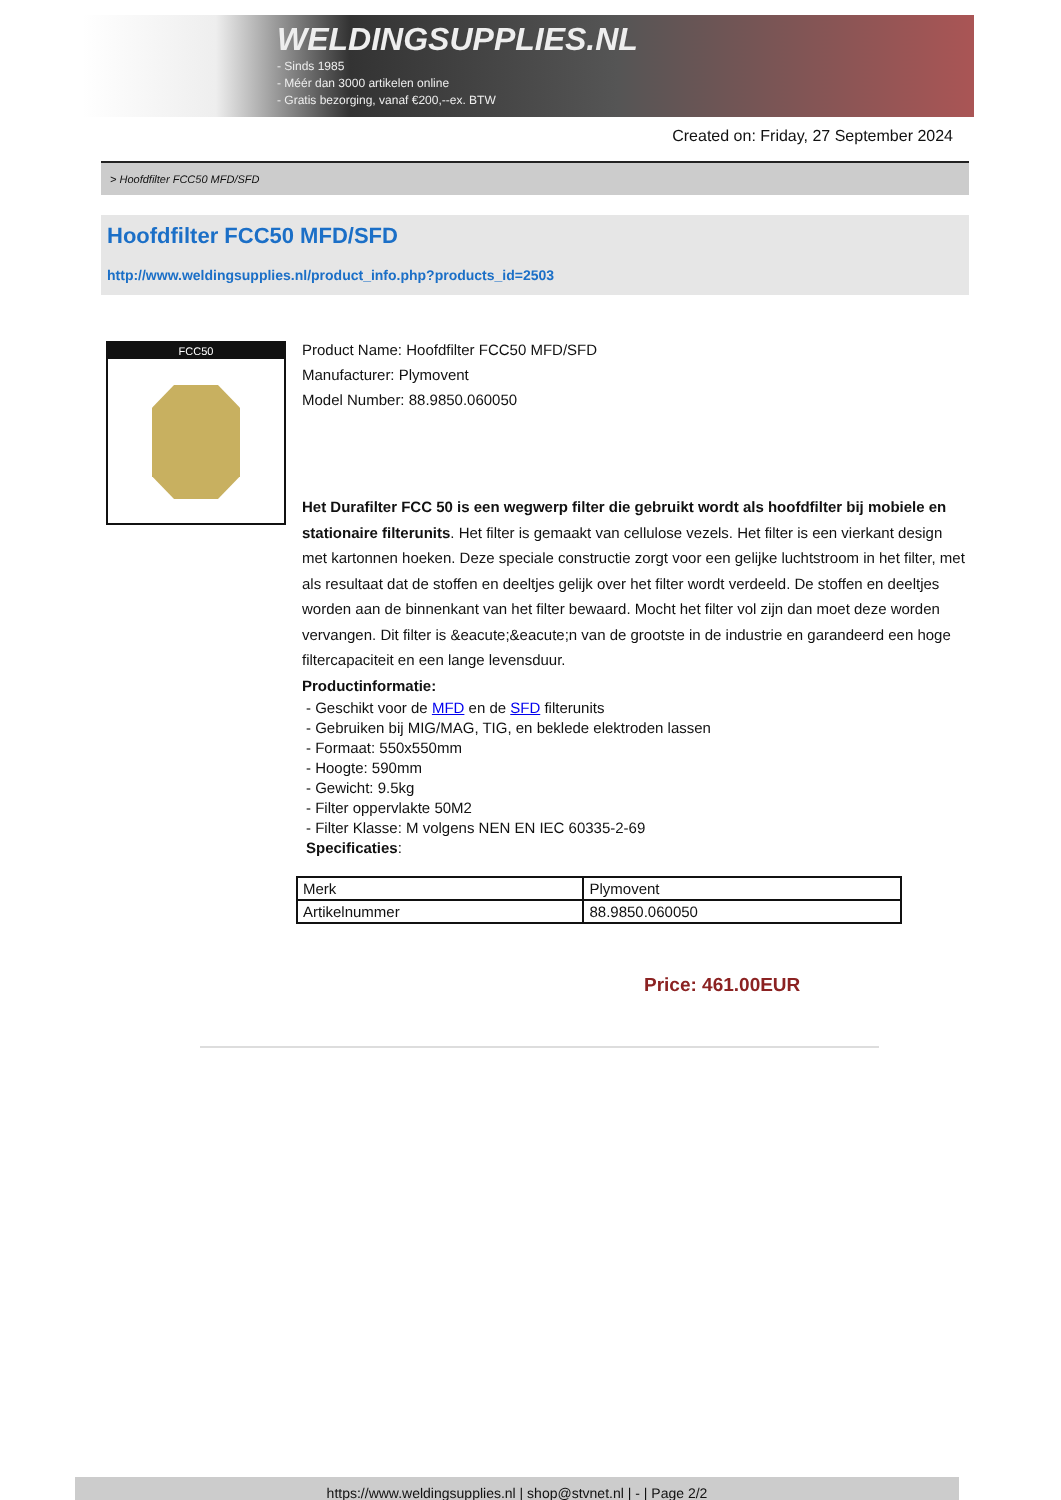WELDINGSUPPLIES.NL
- Sinds 1985
- Méér dan 3000 artikelen online
- Gratis bezorging, vanaf €200,--ex. BTW
Created on: Friday, 27 September 2024
> Hoofdfilter FCC50 MFD/SFD
Hoofdfilter FCC50 MFD/SFD
http://www.weldingsupplies.nl/product_info.php?products_id=2503
FCC50
Product Name: Hoofdfilter FCC50 MFD/SFD
Manufacturer: Plymovent
Model Number: 88.9850.060050
Het Durafilter FCC 50 is een wegwerp filter die gebruikt wordt als hoofdfilter bij mobiele en stationaire filterunits. Het filter is gemaakt van cellulose vezels. Het filter is een vierkant design met kartonnen hoeken. Deze speciale constructie zorgt voor een gelijke luchtstroom in het filter, met als resultaat dat de stoffen en deeltjes gelijk over het filter wordt verdeeld. De stoffen en deeltjes worden aan de binnenkant van het filter bewaard. Mocht het filter vol zijn dan moet deze worden vervangen. Dit filter is &eacute;&eacute;n van de grootste in de industrie en garandeerd een hoge filtercapaciteit en een lange levensduur.
Productinformatie:
- Geschikt voor de MFD en de SFD filterunits
- Gebruiken bij MIG/MAG, TIG, en beklede elektroden lassen
- Formaat: 550x550mm
- Hoogte: 590mm
- Gewicht: 9.5kg
- Filter oppervlakte 50M2
- Filter Klasse: M volgens NEN EN IEC 60335-2-69
Specificaties:
| Merk | Plymovent |
| Artikelnummer | 88.9850.060050 |
Price: 461.00EUR
https://www.weldingsupplies.nl | shop@stvnet.nl | - | Page 2/2